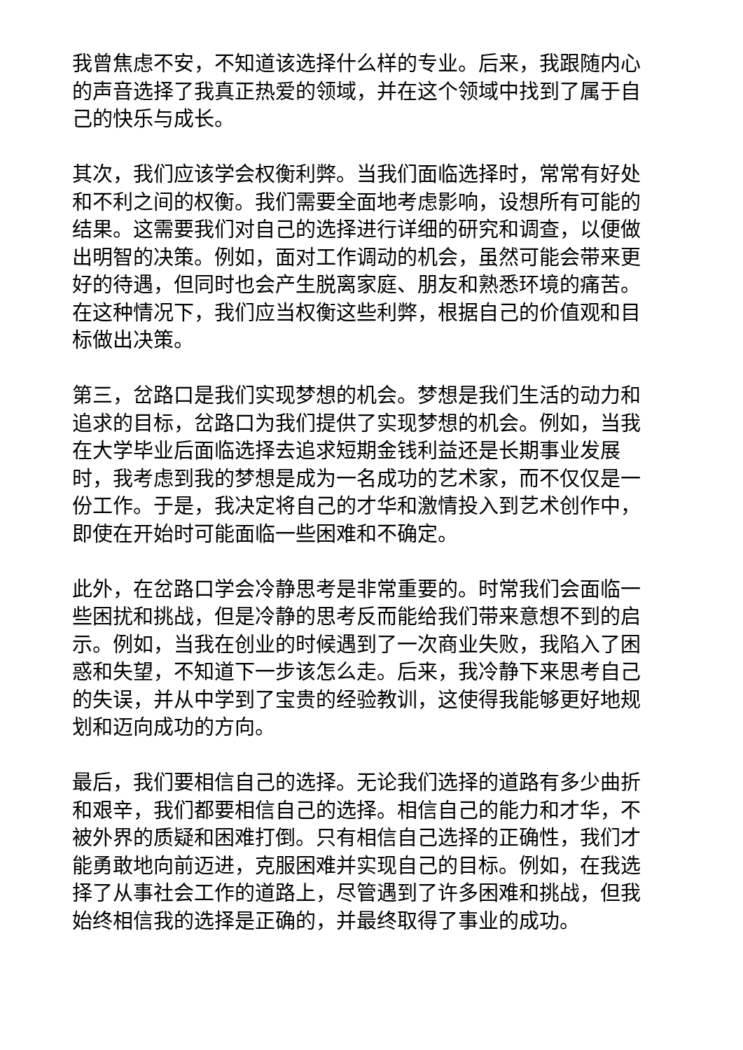我曾焦虑不安，不知道该选择什么样的专业。后来，我跟随内心的声音选择了我真正热爱的领域，并在这个领域中找到了属于自己的快乐与成长。
其次，我们应该学会权衡利弊。当我们面临选择时，常常有好处和不利之间的权衡。我们需要全面地考虑影响，设想所有可能的结果。这需要我们对自己的选择进行详细的研究和调查，以便做出明智的决策。例如，面对工作调动的机会，虽然可能会带来更好的待遇，但同时也会产生脱离家庭、朋友和熟悉环境的痛苦。在这种情况下，我们应当权衡这些利弊，根据自己的价值观和目标做出决策。
第三，岔路口是我们实现梦想的机会。梦想是我们生活的动力和追求的目标，岔路口为我们提供了实现梦想的机会。例如，当我在大学毕业后面临选择去追求短期金钱利益还是长期事业发展时，我考虑到我的梦想是成为一名成功的艺术家，而不仅仅是一份工作。于是，我决定将自己的才华和激情投入到艺术创作中，即使在开始时可能面临一些困难和不确定。
此外，在岔路口学会冷静思考是非常重要的。时常我们会面临一些困扰和挑战，但是冷静的思考反而能给我们带来意想不到的启示。例如，当我在创业的时候遇到了一次商业失败，我陷入了困惑和失望，不知道下一步该怎么走。后来，我冷静下来思考自己的失误，并从中学到了宝贵的经验教训，这使得我能够更好地规划和迈向成功的方向。
最后，我们要相信自己的选择。无论我们选择的道路有多少曲折和艰辛，我们都要相信自己的选择。相信自己的能力和才华，不被外界的质疑和困难打倒。只有相信自己选择的正确性，我们才能勇敢地向前迈进，克服困难并实现自己的目标。例如，在我选择了从事社会工作的道路上，尽管遇到了许多困难和挑战，但我始终相信我的选择是正确的，并最终取得了事业的成功。